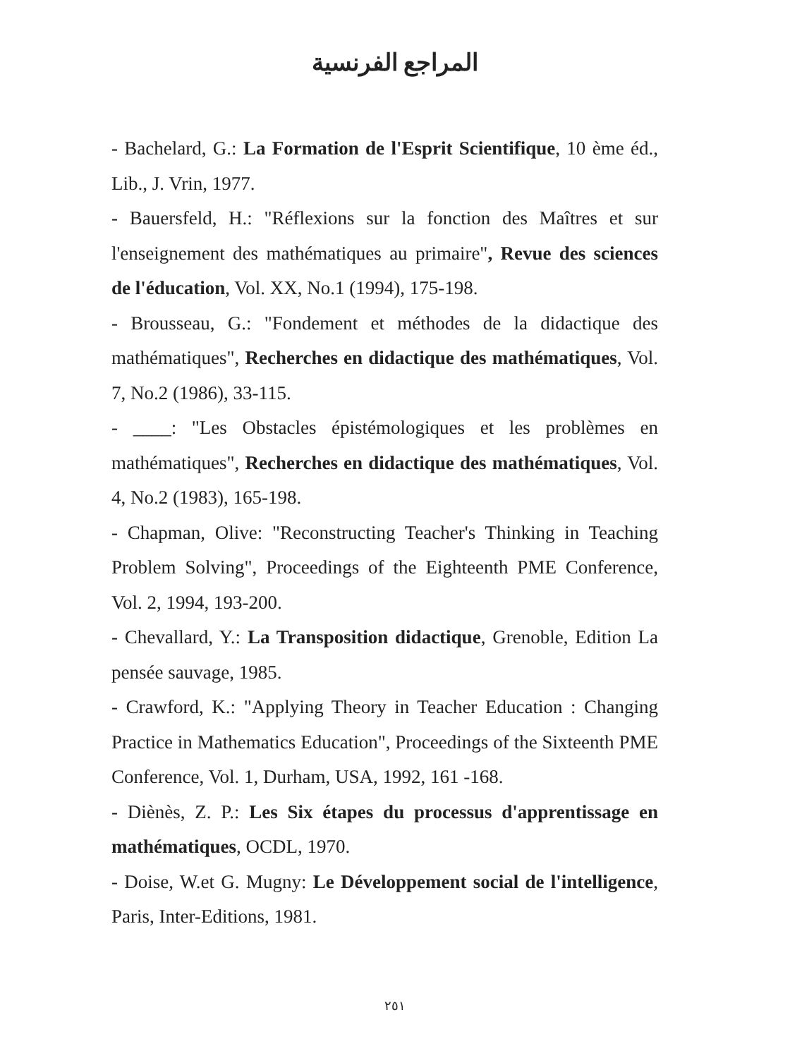المراجع الفرنسية
- Bachelard, G.: La Formation de l'Esprit Scientifique, 10 ème éd., Lib., J. Vrin, 1977.
- Bauersfeld, H.: "Réflexions sur la fonction des Maîtres et sur l'enseignement des mathématiques au primaire", Revue des sciences de l'éducation, Vol. XX, No.1 (1994), 175-198.
- Brousseau, G.: "Fondement et méthodes de la didactique des mathématiques", Recherches en didactique des mathématiques, Vol. 7, No.2 (1986), 33-115.
- ____: "Les Obstacles épistémologiques et les problèmes en mathématiques", Recherches en didactique des mathématiques, Vol. 4, No.2 (1983), 165-198.
- Chapman, Olive: "Reconstructing Teacher's Thinking in Teaching Problem Solving", Proceedings of the Eighteenth PME Conference, Vol. 2, 1994, 193-200.
- Chevallard, Y.: La Transposition didactique, Grenoble, Edition La pensée sauvage, 1985.
- Crawford, K.: "Applying Theory in Teacher Education : Changing Practice in Mathematics Education", Proceedings of the Sixteenth PME Conference, Vol. 1, Durham, USA, 1992, 161 -168.
- Diènès, Z. P.: Les Six étapes du processus d'apprentissage en mathématiques, OCDL, 1970.
- Doise, W.et G. Mugny: Le Développement social de l'intelligence, Paris, Inter-Editions, 1981.
٢٥١